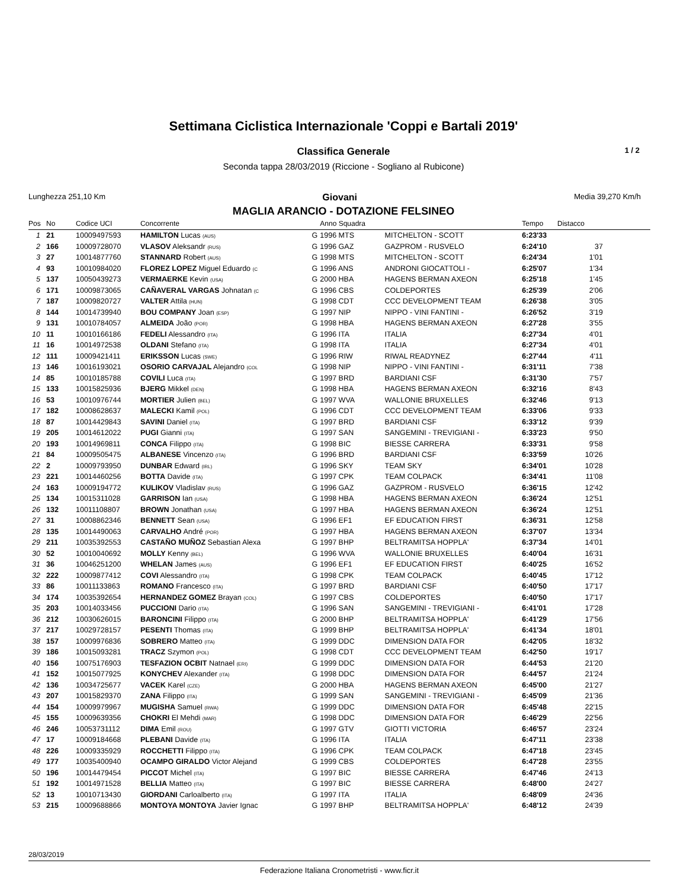Settimana Ciclistica Internazionale 'Coppi e Bartali 2019'
Classifica Generale 1 / 2
Seconda tappa 28/03/2019 (Riccione - Sogliano al Rubicone)
Lunghezza 251,10 Km Giovani Media 39,270 Km/h
MAGLIA ARANCIO - DOTAZIONE FELSINEO
| Pos | No | Codice UCI | Concorrente | | Anno Squadra | | Tempo | Distacco |
| --- | --- | --- | --- | --- | --- | --- | --- | --- |
| 1 | 21 | 10009497593 | HAMILTON Lucas (AUS) | G | 1996 MTS | MITCHELTON - SCOTT | 6:23'33 | |
| 2 | 166 | 10009728070 | VLASOV Aleksandr (RUS) | G | 1996 GAZ | GAZPROM - RUSVELO | 6:24'10 | 37 |
| 3 | 27 | 10014877760 | STANNARD Robert (AUS) | G | 1998 MTS | MITCHELTON - SCOTT | 6:24'34 | 1'01 |
| 4 | 93 | 10010984020 | FLOREZ LOPEZ Miguel Eduardo (C | G | 1996 ANS | ANDRONI GIOCATTOLI - | 6:25'07 | 1'34 |
| 5 | 137 | 10050439273 | VERMAERKE Kevin (USA) | G | 2000 HBA | HAGENS BERMAN AXEON | 6:25'18 | 1'45 |
| 6 | 171 | 10009873065 | CAÑAVERAL VARGAS Johnatan (C | G | 1996 CBS | COLDEPORTES | 6:25'39 | 2'06 |
| 7 | 187 | 10009820727 | VALTER Attila (HUN) | G | 1998 CDT | CCC DEVELOPMENT TEAM | 6:26'38 | 3'05 |
| 8 | 144 | 10014739940 | BOU COMPANY Joan (ESP) | G | 1997 NIP | NIPPO - VINI FANTINI - | 6:26'52 | 3'19 |
| 9 | 131 | 10010784057 | ALMEIDA João (POR) | G | 1998 HBA | HAGENS BERMAN AXEON | 6:27'28 | 3'55 |
| 10 | 11 | 10010166186 | FEDELI Alessandro (ITA) | G | 1996 ITA | ITALIA | 6:27'34 | 4'01 |
| 11 | 16 | 10014972538 | OLDANI Stefano (ITA) | G | 1998 ITA | ITALIA | 6:27'34 | 4'01 |
| 12 | 111 | 10009421411 | ERIKSSON Lucas (SWE) | G | 1996 RIW | RIWAL READYNEZ | 6:27'44 | 4'11 |
| 13 | 146 | 10016193021 | OSORIO CARVAJAL Alejandro (COL | G | 1998 NIP | NIPPO - VINI FANTINI - | 6:31'11 | 7'38 |
| 14 | 85 | 10010185788 | COVILI Luca (ITA) | G | 1997 BRD | BARDIANI CSF | 6:31'30 | 7'57 |
| 15 | 133 | 10015825936 | BJERG Mikkel (DEN) | G | 1998 HBA | HAGENS BERMAN AXEON | 6:32'16 | 8'43 |
| 16 | 53 | 10010976744 | MORTIER Julien (BEL) | G | 1997 WVA | WALLONIE BRUXELLES | 6:32'46 | 9'13 |
| 17 | 182 | 10008628637 | MALECKI Kamil (POL) | G | 1996 CDT | CCC DEVELOPMENT TEAM | 6:33'06 | 9'33 |
| 18 | 87 | 10014429843 | SAVINI Daniel (ITA) | G | 1997 BRD | BARDIANI CSF | 6:33'12 | 9'39 |
| 19 | 205 | 10014612022 | PUGI Gianni (ITA) | G | 1997 SAN | SANGEMINI - TREVIGIANI - | 6:33'23 | 9'50 |
| 20 | 193 | 10014969811 | CONCA Filippo (ITA) | G | 1998 BIC | BIESSE CARRERA | 6:33'31 | 9'58 |
| 21 | 84 | 10009505475 | ALBANESE Vincenzo (ITA) | G | 1996 BRD | BARDIANI CSF | 6:33'59 | 10'26 |
| 22 | 2 | 10009793950 | DUNBAR Edward (IRL) | G | 1996 SKY | TEAM SKY | 6:34'01 | 10'28 |
| 23 | 221 | 10014460256 | BOTTA Davide (ITA) | G | 1997 CPK | TEAM COLPACK | 6:34'41 | 11'08 |
| 24 | 163 | 10009194772 | KULIKOV Vladislav (RUS) | G | 1996 GAZ | GAZPROM - RUSVELO | 6:36'15 | 12'42 |
| 25 | 134 | 10015311028 | GARRISON Ian (USA) | G | 1998 HBA | HAGENS BERMAN AXEON | 6:36'24 | 12'51 |
| 26 | 132 | 10011108807 | BROWN Jonathan (USA) | G | 1997 HBA | HAGENS BERMAN AXEON | 6:36'24 | 12'51 |
| 27 | 31 | 10008862346 | BENNETT Sean (USA) | G | 1996 EF1 | EF EDUCATION FIRST | 6:36'31 | 12'58 |
| 28 | 135 | 10014490063 | CARVALHO André (POR) | G | 1997 HBA | HAGENS BERMAN AXEON | 6:37'07 | 13'34 |
| 29 | 211 | 10035392553 | CASTAÑO MUÑOZ Sebastian Alexa | G | 1997 BHP | BELTRAMITSA HOPPLA' | 6:37'34 | 14'01 |
| 30 | 52 | 10010040692 | MOLLY Kenny (BEL) | G | 1996 WVA | WALLONIE BRUXELLES | 6:40'04 | 16'31 |
| 31 | 36 | 10046251200 | WHELAN James (AUS) | G | 1996 EF1 | EF EDUCATION FIRST | 6:40'25 | 16'52 |
| 32 | 222 | 10009877412 | COVI Alessandro (ITA) | G | 1998 CPK | TEAM COLPACK | 6:40'45 | 17'12 |
| 33 | 86 | 10011133863 | ROMANO Francesco (ITA) | G | 1997 BRD | BARDIANI CSF | 6:40'50 | 17'17 |
| 34 | 174 | 10035392654 | HERNANDEZ GOMEZ Brayan (COL) | G | 1997 CBS | COLDEPORTES | 6:40'50 | 17'17 |
| 35 | 203 | 10014033456 | PUCCIONI Dario (ITA) | G | 1996 SAN | SANGEMINI - TREVIGIANI - | 6:41'01 | 17'28 |
| 36 | 212 | 10030626015 | BARONCINI Filippo (ITA) | G | 2000 BHP | BELTRAMITSA HOPPLA' | 6:41'29 | 17'56 |
| 37 | 217 | 10029728157 | PESENTI Thomas (ITA) | G | 1999 BHP | BELTRAMITSA HOPPLA' | 6:41'34 | 18'01 |
| 38 | 157 | 10009976836 | SOBRERO Matteo (ITA) | G | 1999 DDC | DIMENSION DATA FOR | 6:42'05 | 18'32 |
| 39 | 186 | 10015093281 | TRACZ Szymon (POL) | G | 1998 CDT | CCC DEVELOPMENT TEAM | 6:42'50 | 19'17 |
| 40 | 156 | 10075176903 | TESFAZION OCBIT Natnael (ERI) | G | 1999 DDC | DIMENSION DATA FOR | 6:44'53 | 21'20 |
| 41 | 152 | 10015077925 | KONYCHEV Alexander (ITA) | G | 1998 DDC | DIMENSION DATA FOR | 6:44'57 | 21'24 |
| 42 | 136 | 10034725677 | VACEK Karel (CZE) | G | 2000 HBA | HAGENS BERMAN AXEON | 6:45'00 | 21'27 |
| 43 | 207 | 10015829370 | ZANA Filippo (ITA) | G | 1999 SAN | SANGEMINI - TREVIGIANI - | 6:45'09 | 21'36 |
| 44 | 154 | 10009979967 | MUGISHA Samuel (RWA) | G | 1999 DDC | DIMENSION DATA FOR | 6:45'48 | 22'15 |
| 45 | 155 | 10009639356 | CHOKRI El Mehdi (MAR) | G | 1998 DDC | DIMENSION DATA FOR | 6:46'29 | 22'56 |
| 46 | 246 | 10053731112 | DIMA Emil (ROU) | G | 1997 GTV | GIOTTI VICTORIA | 6:46'57 | 23'24 |
| 47 | 17 | 10009184668 | PLEBANI Davide (ITA) | G | 1996 ITA | ITALIA | 6:47'11 | 23'38 |
| 48 | 226 | 10009335929 | ROCCHETTI Filippo (ITA) | G | 1996 CPK | TEAM COLPACK | 6:47'18 | 23'45 |
| 49 | 177 | 10035400940 | OCAMPO GIRALDO Victor Alejand | G | 1999 CBS | COLDEPORTES | 6:47'28 | 23'55 |
| 50 | 196 | 10014479454 | PICCOT Michel (ITA) | G | 1997 BIC | BIESSE CARRERA | 6:47'46 | 24'13 |
| 51 | 192 | 10014971528 | BELLIA Matteo (ITA) | G | 1997 BIC | BIESSE CARRERA | 6:48'00 | 24'27 |
| 52 | 13 | 10010713430 | GIORDANI Carloalberto (ITA) | G | 1997 ITA | ITALIA | 6:48'09 | 24'36 |
| 53 | 215 | 10009688866 | MONTOYA MONTOYA Javier Ignac | G | 1997 BHP | BELTRAMITSA HOPPLA' | 6:48'12 | 24'39 |
28/03/2019
Federazione Italiana Cronometristi - www.ficr.it